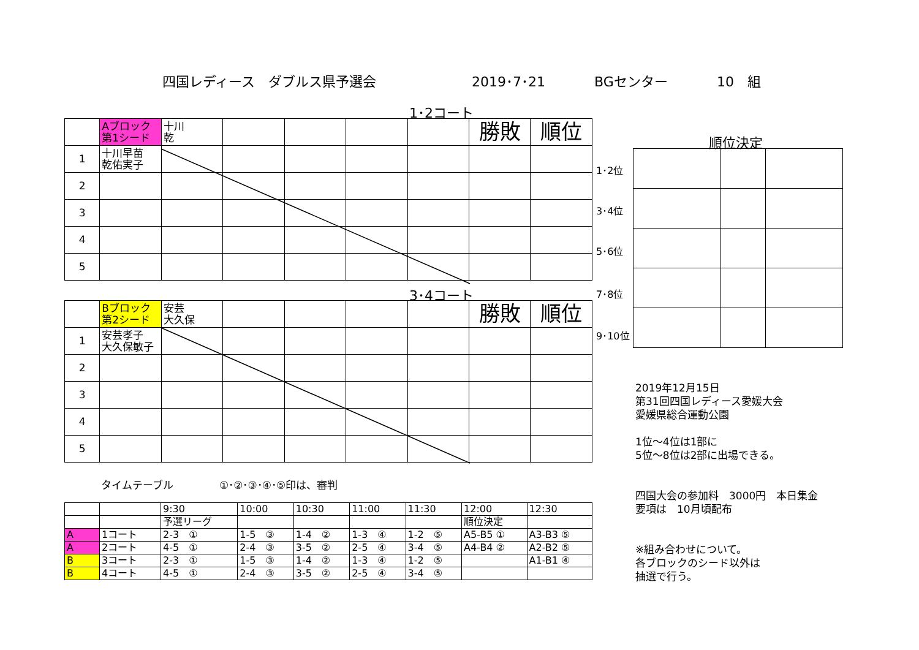四国レディース　ダブルス県予選会 2019･7･21 BGセンター 10　組
1･2コート
| | Aブロック 第1シード | 十川 乾 | | | | | 勝敗 | 順位 |
| 1 | 十川早苗 乾佑実子 | | | | | | | |
| 2 | | | | | | | | |
| 3 | | | | | | | | |
| 4 | | | | | | | | |
| 5 | | | | | | | | |
3･4コート
| | Bブロック 第2シード | 安芸 大久保 | | | | | 勝敗 | 順位 |
| 1 | 安芸孝子 大久保敏子 | | | | | | | |
| 2 | | | | | | | | |
| 3 | | | | | | | | |
| 4 | | | | | | | | |
| 5 | | | | | | | | |
順位決定
1･2位
3･4位
5･6位
7･8位
9･10位
タイムテーブル ①･②･③･④･⑤印は、審判
| | | 9:30 | 10:00 | 10:30 | 11:00 | 11:30 | 12:00 | 12:30 |
| | | 予選リーグ | | | | | 順位決定 | |
| A | 1コート | 2-3 ① | 1-5 ③ | 1-4 ② | 1-3 ④ | 1-2 ⑤ | A5-B5 ① | A3-B3 ⑤ |
| A | 2コート | 4-5 ① | 2-4 ③ | 3-5 ② | 2-5 ④ | 3-4 ⑤ | A4-B4 ② | A2-B2 ⑤ |
| B | 3コート | 2-3 ① | 1-5 ③ | 1-4 ② | 1-3 ④ | 1-2 ⑤ | | A1-B1 ④ |
| B | 4コート | 4-5 ① | 2-4 ③ | 3-5 ② | 2-5 ④ | 3-4 ⑤ | | |
2019年12月15日
第31回四国レディース愛媛大会
愛媛県総合運動公園
1位～4位は1部に
5位～8位は2部に出場できる。
四国大会の参加料　3000円　本日集金
要項は　10月頃配布
※組み合わせについて。
各ブロックのシード以外は
抽選で行う。